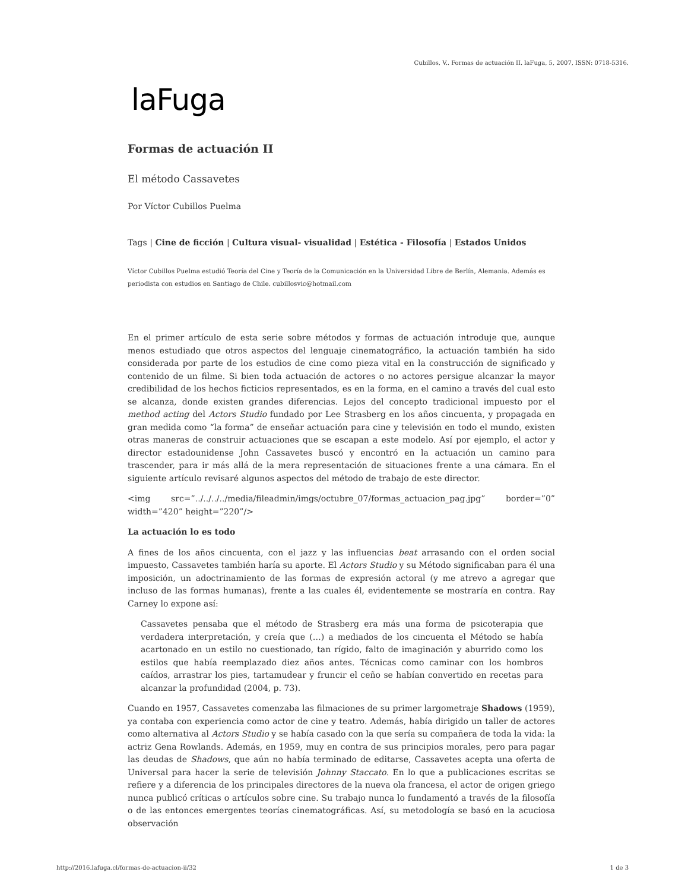Cubillos, V.. Formas de actuación II. laFuga, 5, 2007, ISSN: 0718-5316.
laFuga
Formas de actuación II
El método Cassavetes
Por Víctor Cubillos Puelma
Tags | Cine de ficción | Cultura visual- visualidad | Estética - Filosofía | Estados Unidos
Víctor Cubillos Puelma estudió Teoría del Cine y Teoría de la Comunicación en la Universidad Libre de Berlín, Alemania. Además es periodista con estudios en Santiago de Chile. cubillosvic@hotmail.com
En el primer artículo de esta serie sobre métodos y formas de actuación introduje que, aunque menos estudiado que otros aspectos del lenguaje cinematográfico, la actuación también ha sido considerada por parte de los estudios de cine como pieza vital en la construcción de significado y contenido de un filme. Si bien toda actuación de actores o no actores persigue alcanzar la mayor credibilidad de los hechos ficticios representados, es en la forma, en el camino a través del cual esto se alcanza, donde existen grandes diferencias. Lejos del concepto tradicional impuesto por el method acting del Actors Studio fundado por Lee Strasberg en los años cincuenta, y propagada en gran medida como “la forma” de enseñar actuación para cine y televisión en todo el mundo, existen otras maneras de construir actuaciones que se escapan a este modelo. Así por ejemplo, el actor y director estadounidense John Cassavetes buscó y encontró en la actuación un camino para trascender, para ir más allá de la mera representación de situaciones frente a una cámara. En el siguiente artículo revisaré algunos aspectos del método de trabajo de este director.
<img src=”../../../../media/fileadmin/imgs/octubre_07/formas_actuacion_pag.jpg” border=”0” width=”420” height=”220”/>
La actuación lo es todo
A fines de los años cincuenta, con el jazz y las influencias beat arrasando con el orden social impuesto, Cassavetes también haría su aporte. El Actors Studio y su Método significaban para él una imposición, un adoctrinamiento de las formas de expresión actoral (y me atrevo a agregar que incluso de las formas humanas), frente a las cuales él, evidentemente se mostraría en contra. Ray Carney lo expone así:
Cassavetes pensaba que el método de Strasberg era más una forma de psicoterapia que verdadera interpretación, y creía que (…) a mediados de los cincuenta el Método se había acartonado en un estilo no cuestionado, tan rígido, falto de imaginación y aburrido como los estilos que había reemplazado diez años antes. Técnicas como caminar con los hombros caídos, arrastrar los pies, tartamudear y fruncir el ceño se habían convertido en recetas para alcanzar la profundidad (2004, p. 73).
Cuando en 1957, Cassavetes comenzaba las filmaciones de su primer largometraje Shadows (1959), ya contaba con experiencia como actor de cine y teatro. Además, había dirigido un taller de actores como alternativa al Actors Studio y se había casado con la que sería su compañera de toda la vida: la actriz Gena Rowlands. Además, en 1959, muy en contra de sus principios morales, pero para pagar las deudas de Shadows, que aún no había terminado de editarse, Cassavetes acepta una oferta de Universal para hacer la serie de televisión Johnny Staccato. En lo que a publicaciones escritas se refiere y a diferencia de los principales directores de la nueva ola francesa, el actor de origen griego nunca publicó críticas o artículos sobre cine. Su trabajo nunca lo fundamentó a través de la filosofía o de las entonces emergentes teorías cinematográficas. Así, su metodología se basó en la acuciosa observación
http://2016.lafuga.cl/formas-de-actuacion-ii/32 1 de 3